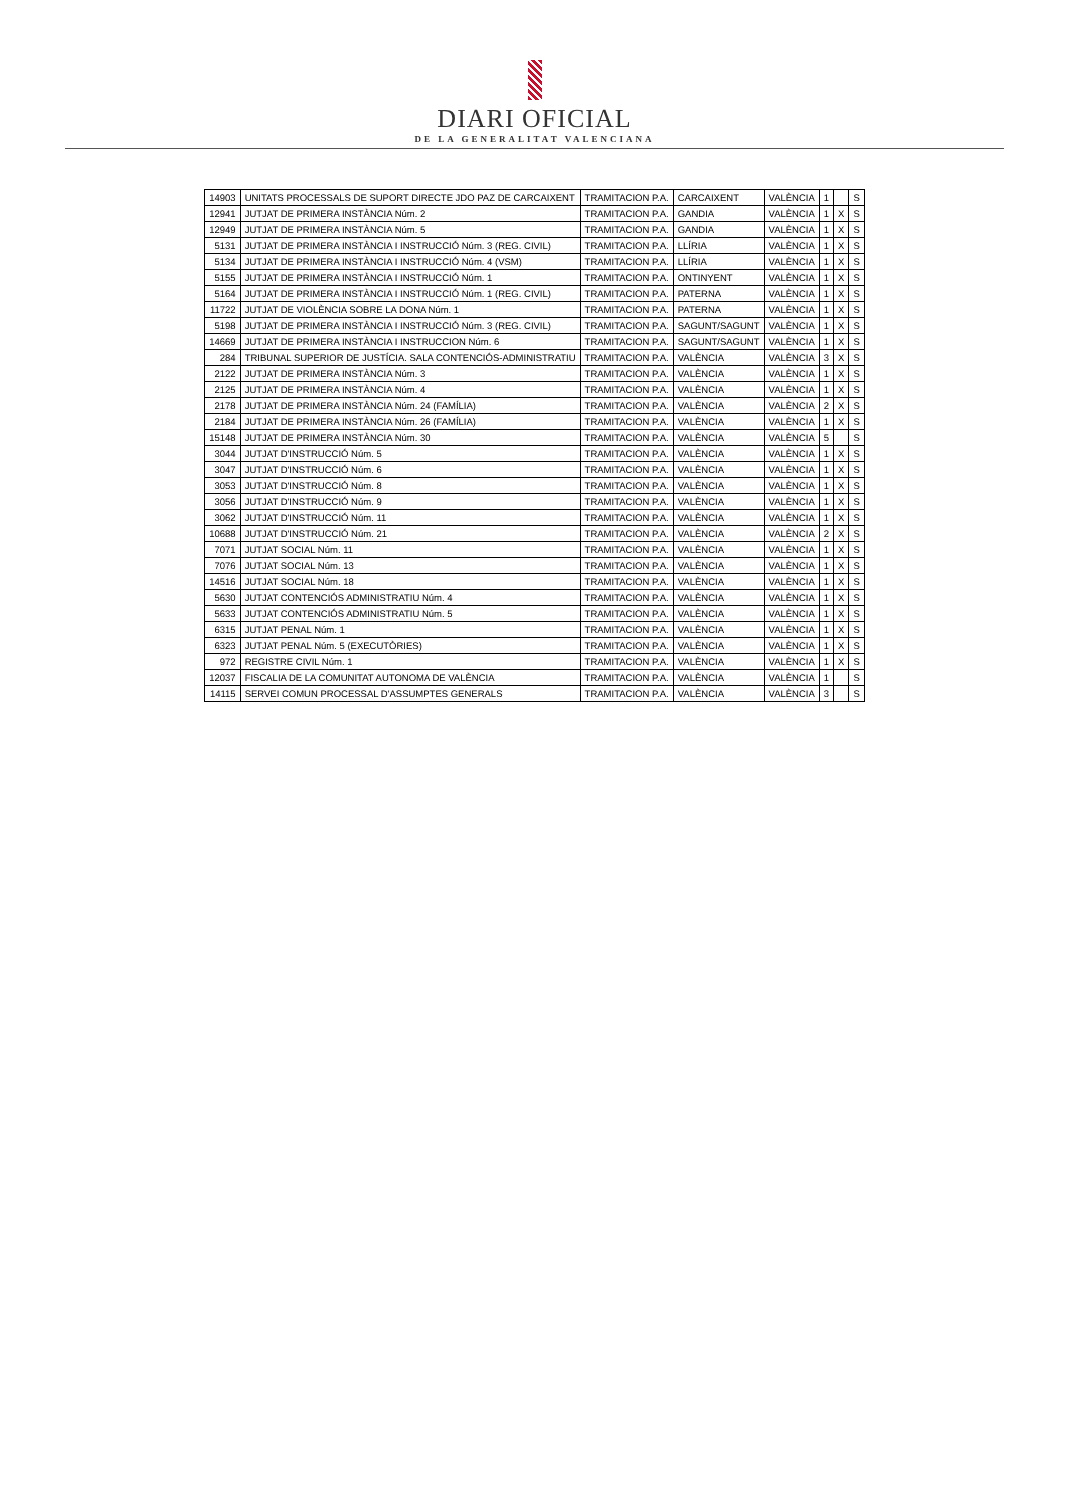DIARI OFICIAL
DE LA GENERALITAT VALENCIANA
| 14903 | UNITATS PROCESSALS DE SUPORT DIRECTE JDO PAZ DE CARCAIXENT | TRAMITACION P.A. | CARCAIXENT | VALÈNCIA | 1 | | S |
| 12941 | JUTJAT DE PRIMERA INSTÀNCIA Núm. 2 | TRAMITACION P.A. | GANDIA | VALÈNCIA | 1 | X | S |
| 12949 | JUTJAT DE PRIMERA INSTÀNCIA Núm. 5 | TRAMITACION P.A. | GANDIA | VALÈNCIA | 1 | X | S |
| 5131 | JUTJAT DE PRIMERA INSTÀNCIA I INSTRUCCIÓ Núm. 3 (REG. CIVIL) | TRAMITACION P.A. | LLÍRIA | VALÈNCIA | 1 | X | S |
| 5134 | JUTJAT DE PRIMERA INSTÀNCIA I INSTRUCCIÓ Núm. 4 (VSM) | TRAMITACION P.A. | LLÍRIA | VALÈNCIA | 1 | X | S |
| 5155 | JUTJAT DE PRIMERA INSTÀNCIA I INSTRUCCIÓ Núm. 1 | TRAMITACION P.A. | ONTINYENT | VALÈNCIA | 1 | X | S |
| 5164 | JUTJAT DE PRIMERA INSTÀNCIA I INSTRUCCIÓ Núm. 1 (REG. CIVIL) | TRAMITACION P.A. | PATERNA | VALÈNCIA | 1 | X | S |
| 11722 | JUTJAT DE VIOLÈNCIA SOBRE LA DONA Núm. 1 | TRAMITACION P.A. | PATERNA | VALÈNCIA | 1 | X | S |
| 5198 | JUTJAT DE PRIMERA INSTÀNCIA I INSTRUCCIÓ Núm. 3 (REG. CIVIL) | TRAMITACION P.A. | SAGUNT/SAGUNT | VALÈNCIA | 1 | X | S |
| 14669 | JUTJAT DE PRIMERA INSTÀNCIA I INSTRUCCION Núm. 6 | TRAMITACION P.A. | SAGUNT/SAGUNT | VALÈNCIA | 1 | X | S |
| 284 | TRIBUNAL SUPERIOR DE JUSTÍCIA. SALA CONTENCIÓS-ADMINISTRATIU | TRAMITACION P.A. | VALÈNCIA | VALÈNCIA | 3 | X | S |
| 2122 | JUTJAT DE PRIMERA INSTÀNCIA Núm. 3 | TRAMITACION P.A. | VALÈNCIA | VALÈNCIA | 1 | X | S |
| 2125 | JUTJAT DE PRIMERA INSTÀNCIA Núm. 4 | TRAMITACION P.A. | VALÈNCIA | VALÈNCIA | 1 | X | S |
| 2178 | JUTJAT DE PRIMERA INSTÀNCIA Núm. 24 (FAMÍLIA) | TRAMITACION P.A. | VALÈNCIA | VALÈNCIA | 2 | X | S |
| 2184 | JUTJAT DE PRIMERA INSTÀNCIA Núm. 26 (FAMÍLIA) | TRAMITACION P.A. | VALÈNCIA | VALÈNCIA | 1 | X | S |
| 15148 | JUTJAT DE PRIMERA INSTÀNCIA Núm. 30 | TRAMITACION P.A. | VALÈNCIA | VALÈNCIA | 5 | | S |
| 3044 | JUTJAT D'INSTRUCCIÓ Núm. 5 | TRAMITACION P.A. | VALÈNCIA | VALÈNCIA | 1 | X | S |
| 3047 | JUTJAT D'INSTRUCCIÓ Núm. 6 | TRAMITACION P.A. | VALÈNCIA | VALÈNCIA | 1 | X | S |
| 3053 | JUTJAT D'INSTRUCCIÓ Núm. 8 | TRAMITACION P.A. | VALÈNCIA | VALÈNCIA | 1 | X | S |
| 3056 | JUTJAT D'INSTRUCCIÓ Núm. 9 | TRAMITACION P.A. | VALÈNCIA | VALÈNCIA | 1 | X | S |
| 3062 | JUTJAT D'INSTRUCCIÓ Núm. 11 | TRAMITACION P.A. | VALÈNCIA | VALÈNCIA | 1 | X | S |
| 10688 | JUTJAT D'INSTRUCCIÓ Núm. 21 | TRAMITACION P.A. | VALÈNCIA | VALÈNCIA | 2 | X | S |
| 7071 | JUTJAT SOCIAL Núm. 11 | TRAMITACION P.A. | VALÈNCIA | VALÈNCIA | 1 | X | S |
| 7076 | JUTJAT SOCIAL Núm. 13 | TRAMITACION P.A. | VALÈNCIA | VALÈNCIA | 1 | X | S |
| 14516 | JUTJAT SOCIAL Núm. 18 | TRAMITACION P.A. | VALÈNCIA | VALÈNCIA | 1 | X | S |
| 5630 | JUTJAT CONTENCIÓS ADMINISTRATIU Núm. 4 | TRAMITACION P.A. | VALÈNCIA | VALÈNCIA | 1 | X | S |
| 5633 | JUTJAT CONTENCIÓS ADMINISTRATIU Núm. 5 | TRAMITACION P.A. | VALÈNCIA | VALÈNCIA | 1 | X | S |
| 6315 | JUTJAT PENAL Núm. 1 | TRAMITACION P.A. | VALÈNCIA | VALÈNCIA | 1 | X | S |
| 6323 | JUTJAT PENAL Núm. 5 (EXECUTÒRIES) | TRAMITACION P.A. | VALÈNCIA | VALÈNCIA | 1 | X | S |
| 972 | REGISTRE CIVIL Núm. 1 | TRAMITACION P.A. | VALÈNCIA | VALÈNCIA | 1 | X | S |
| 12037 | FISCALIA DE LA COMUNITAT AUTONOMA DE VALÈNCIA | TRAMITACION P.A. | VALÈNCIA | VALÈNCIA | 1 | | S |
| 14115 | SERVEI COMUN PROCESSAL D'ASSUMPTES GENERALS | TRAMITACION P.A. | VALÈNCIA | VALÈNCIA | 3 | | S |